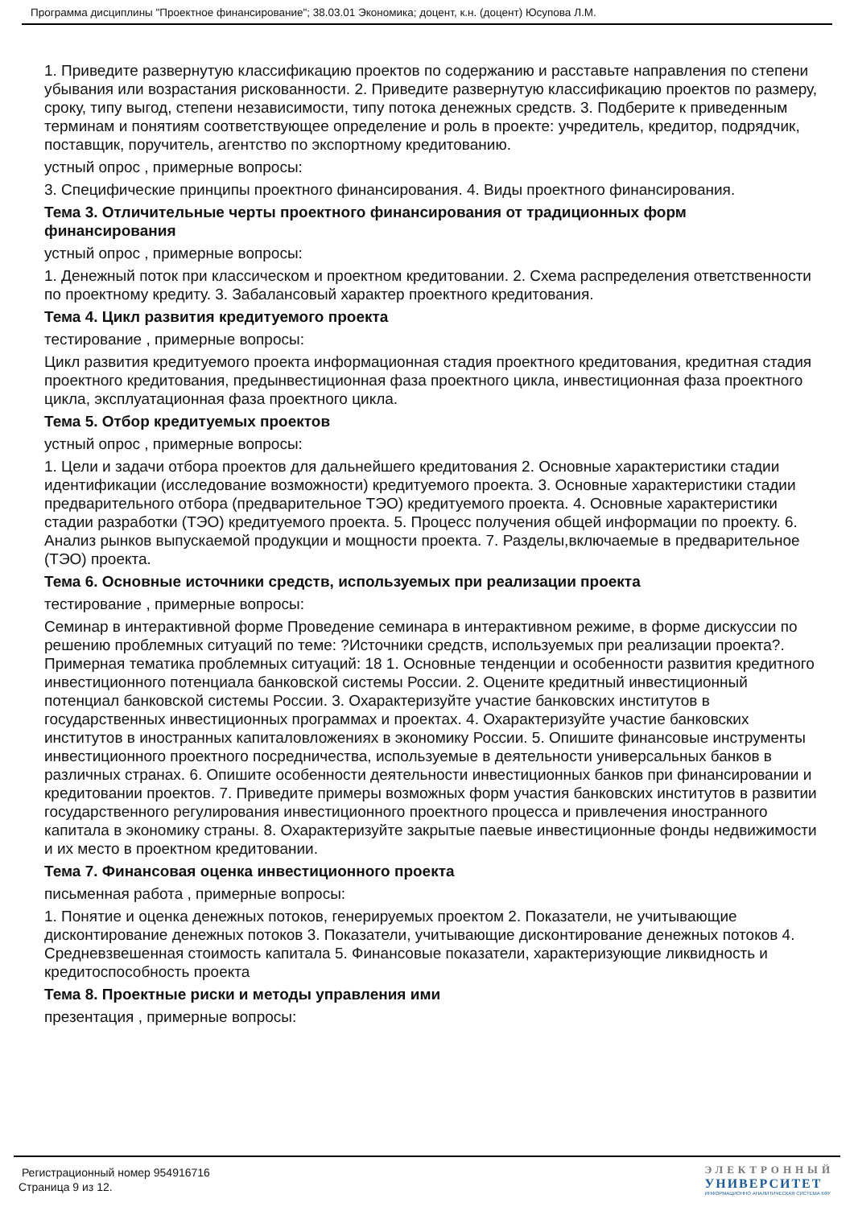Программа дисциплины "Проектное финансирование"; 38.03.01 Экономика; доцент, к.н. (доцент) Юсупова Л.М.
1. Приведите развернутую классификацию проектов по содержанию и расставьте направления по степени убывания или возрастания рискованности. 2. Приведите развернутую классификацию проектов по размеру, сроку, типу выгод, степени независимости, типу потока денежных средств. 3. Подберите к приведенным терминам и понятиям соответствующее определение и роль в проекте: учредитель, кредитор, подрядчик, поставщик, поручитель, агентство по экспортному кредитованию.
устный опрос , примерные вопросы:
3. Специфические принципы проектного финансирования. 4. Виды проектного финансирования.
Тема 3. Отличительные черты проектного финансирования от традиционных форм финансирования
устный опрос , примерные вопросы:
1. Денежный поток при классическом и проектном кредитовании. 2. Схема распределения ответственности по проектному кредиту. 3. Забалансовый характер проектного кредитования.
Тема 4. Цикл развития кредитуемого проекта
тестирование , примерные вопросы:
Цикл развития кредитуемого проекта информационная стадия проектного кредитования, кредитная стадия проектного кредитования, предынвестиционная фаза проектного цикла, инвестиционная фаза проектного цикла, эксплуатационная фаза проектного цикла.
Тема 5. Отбор кредитуемых проектов
устный опрос , примерные вопросы:
1. Цели и задачи отбора проектов для дальнейшего кредитования 2. Основные характеристики стадии идентификации (исследование возможности) кредитуемого проекта. 3. Основные характеристики стадии предварительного отбора (предварительное ТЭО) кредитуемого проекта. 4. Основные характеристики стадии разработки (ТЭО) кредитуемого проекта. 5. Процесс получения общей информации по проекту. 6. Анализ рынков выпускаемой продукции и мощности проекта. 7. Разделы,включаемые в предварительное (ТЭО) проекта.
Тема 6. Основные источники средств, используемых при реализации проекта
тестирование , примерные вопросы:
Семинар в интерактивной форме Проведение семинара в интерактивном режиме, в форме дискуссии по решению проблемных ситуаций по теме: ?Источники средств, используемых при реализации проекта?. Примерная тематика проблемных ситуаций: 18 1. Основные тенденции и особенности развития кредитного инвестиционного потенциала банковской системы России. 2. Оцените кредитный инвестиционный потенциал банковской системы России. 3. Охарактеризуйте участие банковских институтов в государственных инвестиционных программах и проектах. 4. Охарактеризуйте участие банковских институтов в иностранных капиталовложениях в экономику России. 5. Опишите финансовые инструменты инвестиционного проектного посредничества, используемые в деятельности универсальных банков в различных странах. 6. Опишите особенности деятельности инвестиционных банков при финансировании и кредитовании проектов. 7. Приведите примеры возможных форм участия банковских институтов в развитии государственного регулирования инвестиционного проектного процесса и привлечения иностранного капитала в экономику страны. 8. Охарактеризуйте закрытые паевые инвестиционные фонды недвижимости и их место в проектном кредитовании.
Тема 7. Финансовая оценка инвестиционного проекта
письменная работа , примерные вопросы:
1. Понятие и оценка денежных потоков, генерируемых проектом 2. Показатели, не учитывающие дисконтирование денежных потоков 3. Показатели, учитывающие дисконтирование денежных потоков 4. Средневзвешенная стоимость капитала 5. Финансовые показатели, характеризующие ликвидность и кредитоспособность проекта
Тема 8. Проектные риски и методы управления ими
презентация , примерные вопросы:
Регистрационный номер 954916716
Страница 9 из 12.
ЭЛЕКТРОННЫЙ
УНИВЕРСИТЕТ
ИНФОРМАЦИОННО АНАЛИТИЧЕСКАЯ СИСТЕМА КФУ